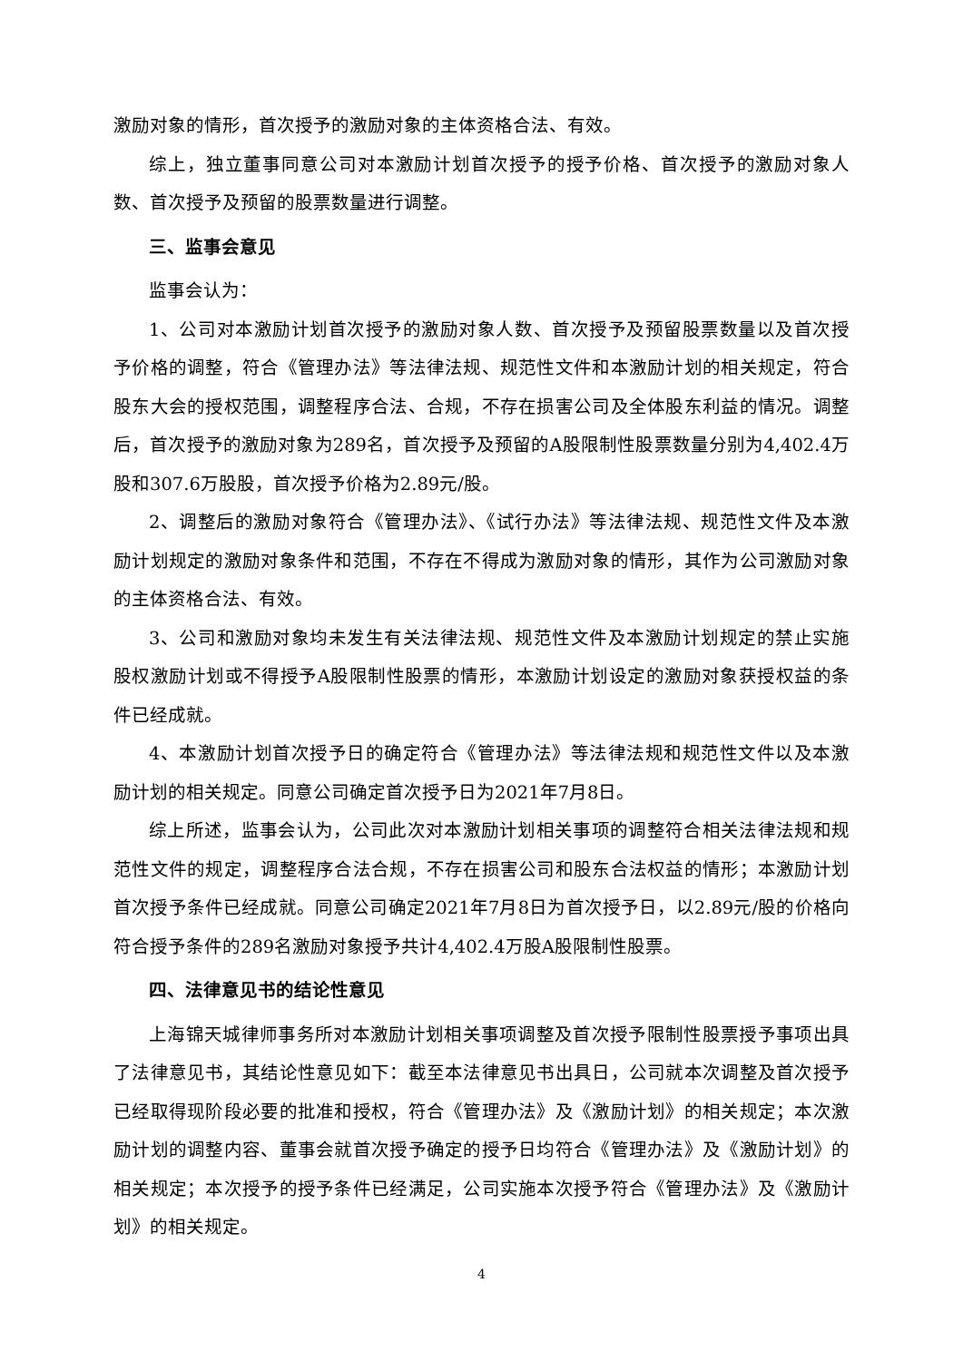激励对象的情形，首次授予的激励对象的主体资格合法、有效。
综上，独立董事同意公司对本激励计划首次授予的授予价格、首次授予的激励对象人数、首次授予及预留的股票数量进行调整。
三、监事会意见
监事会认为：
1、公司对本激励计划首次授予的激励对象人数、首次授予及预留股票数量以及首次授予价格的调整，符合《管理办法》等法律法规、规范性文件和本激励计划的相关规定，符合股东大会的授权范围，调整程序合法、合规，不存在损害公司及全体股东利益的情况。调整后，首次授予的激励对象为289名，首次授予及预留的A股限制性股票数量分别为4,402.4万股和307.6万股股，首次授予价格为2.89元/股。
2、调整后的激励对象符合《管理办法》、《试行办法》等法律法规、规范性文件及本激励计划规定的激励对象条件和范围，不存在不得成为激励对象的情形，其作为公司激励对象的主体资格合法、有效。
3、公司和激励对象均未发生有关法律法规、规范性文件及本激励计划规定的禁止实施股权激励计划或不得授予A股限制性股票的情形，本激励计划设定的激励对象获授权益的条件已经成就。
4、本激励计划首次授予日的确定符合《管理办法》等法律法规和规范性文件以及本激励计划的相关规定。同意公司确定首次授予日为2021年7月8日。
综上所述，监事会认为，公司此次对本激励计划相关事项的调整符合相关法律法规和规范性文件的规定，调整程序合法合规，不存在损害公司和股东合法权益的情形；本激励计划首次授予条件已经成就。同意公司确定2021年7月8日为首次授予日，以2.89元/股的价格向符合授予条件的289名激励对象授予共计4,402.4万股A股限制性股票。
四、法律意见书的结论性意见
上海锦天城律师事务所对本激励计划相关事项调整及首次授予限制性股票授予事项出具了法律意见书，其结论性意见如下：截至本法律意见书出具日，公司就本次调整及首次授予已经取得现阶段必要的批准和授权，符合《管理办法》及《激励计划》的相关规定；本次激励计划的调整内容、董事会就首次授予确定的授予日均符合《管理办法》及《激励计划》的相关规定；本次授予的授予条件已经满足，公司实施本次授予符合《管理办法》及《激励计划》的相关规定。
4